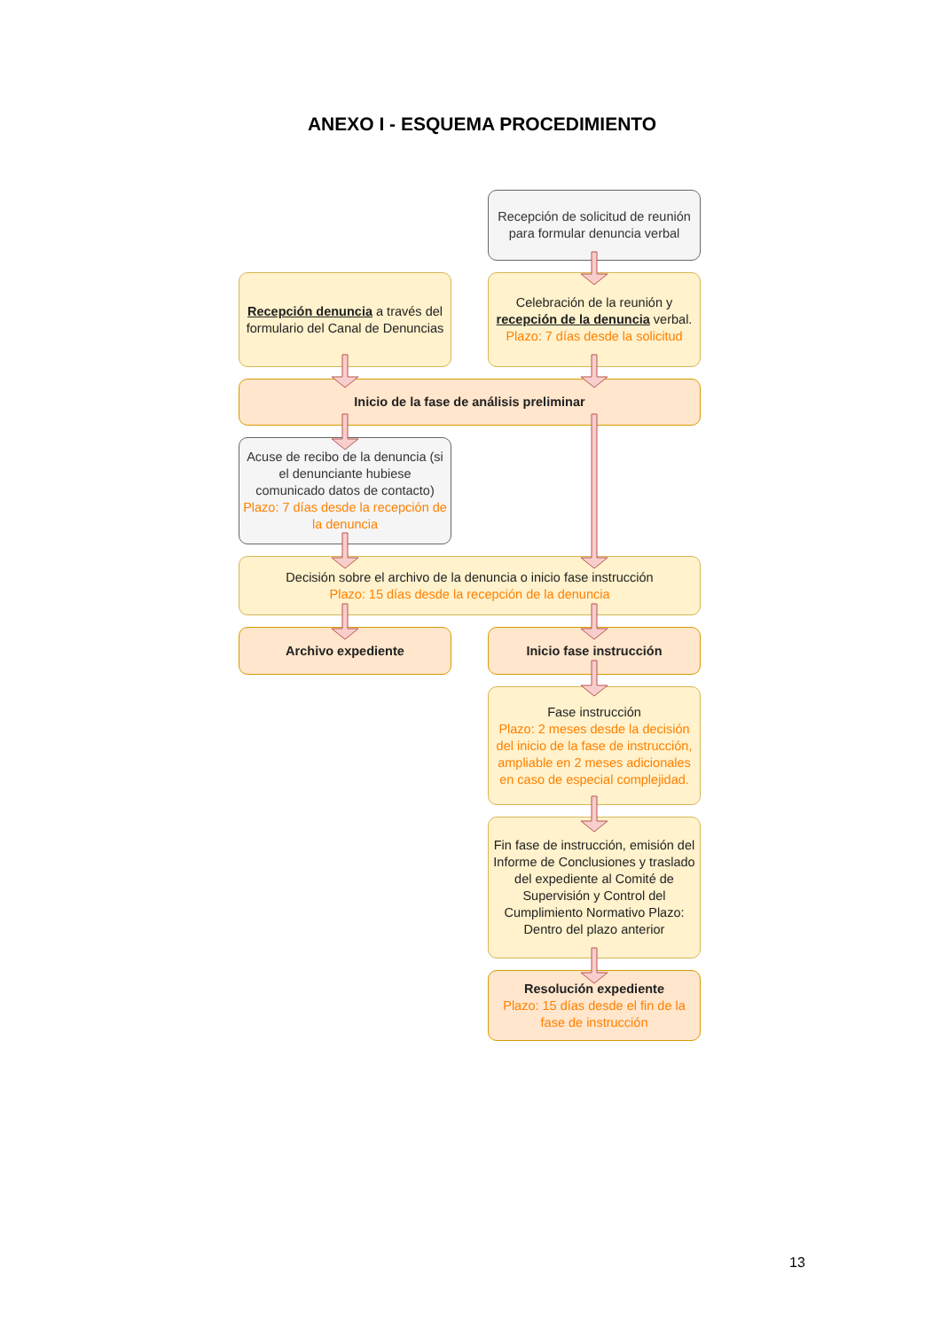ANEXO I - ESQUEMA PROCEDIMIENTO
Recepción de solicitud de reunión para formular denuncia verbal
Recepción denuncia a través del formulario del Canal de Denuncias
Celebración de la reunión y recepción de la denuncia verbal.
Plazo: 7 días desde la solicitud
Inicio de la fase de análisis preliminar
Acuse de recibo de la denuncia (si el denunciante hubiese comunicado datos de contacto)
Plazo: 7 días desde la recepción de la denuncia
Decisión sobre el archivo de la denuncia o inicio fase instrucción
Plazo: 15 días desde la recepción de la denuncia
Archivo expediente
Inicio fase instrucción
Fase instrucción
Plazo: 2 meses desde la decisión del inicio de la fase de instrucción, ampliable en 2 meses adicionales en caso de especial complejidad.
Fin fase de instrucción, emisión del Informe de Conclusiones y traslado del expediente al Comité de Supervisión y Control del Cumplimiento Normativo Plazo: Dentro del plazo anterior
Resolución expediente
Plazo: 15 días desde el fin de la fase de instrucción
13